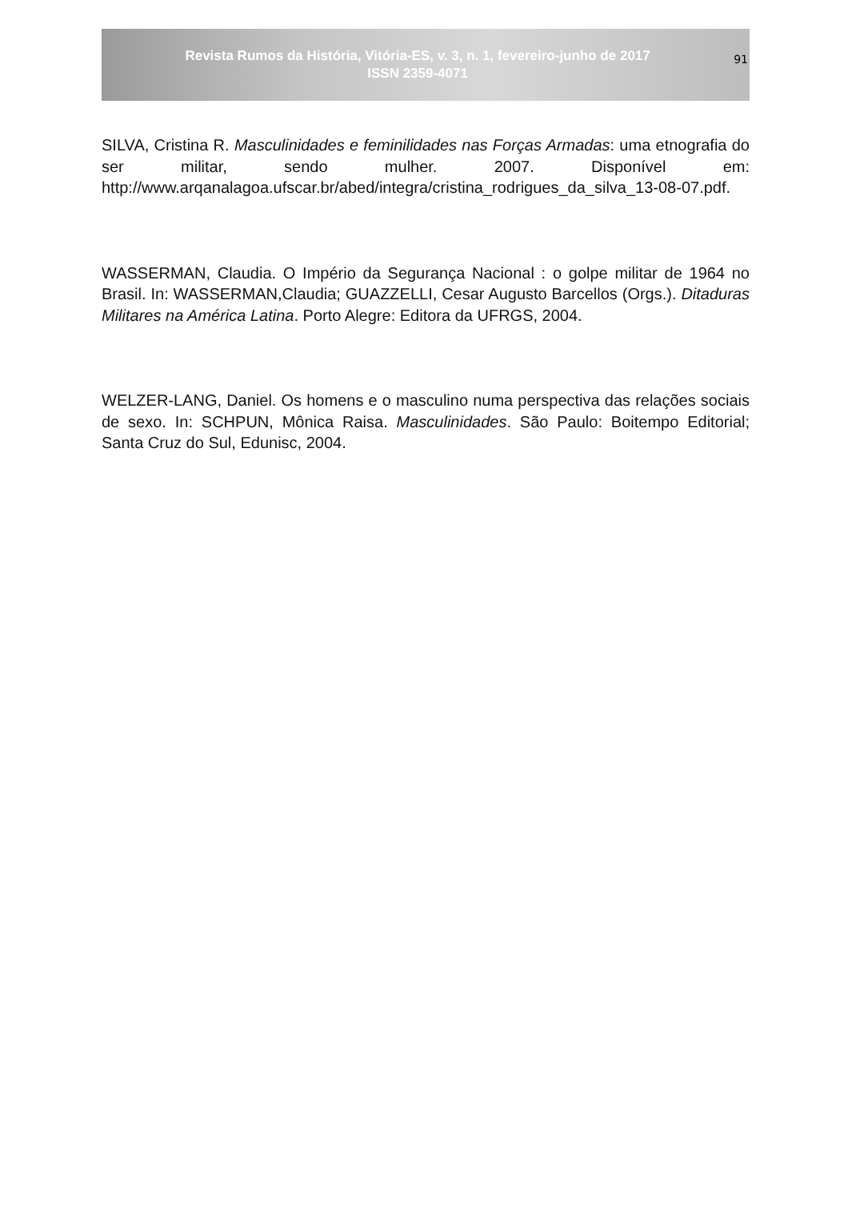Revista Rumos da História, Vitória-ES, v. 3, n. 1, fevereiro-junho de 2017
ISSN 2359-4071
91
SILVA, Cristina R. Masculinidades e feminilidades nas Forças Armadas: uma etnografia do ser militar, sendo mulher. 2007. Disponível em: http://www.arqanalagoa.ufscar.br/abed/integra/cristina_rodrigues_da_silva_13-08-07.pdf.
WASSERMAN, Claudia. O Império da Segurança Nacional : o golpe militar de 1964 no Brasil. In: WASSERMAN,Claudia; GUAZZELLI, Cesar Augusto Barcellos (Orgs.). Ditaduras Militares na América Latina. Porto Alegre: Editora da UFRGS, 2004.
WELZER-LANG, Daniel. Os homens e o masculino numa perspectiva das relações sociais de sexo. In: SCHPUN, Mônica Raisa. Masculinidades. São Paulo: Boitempo Editorial; Santa Cruz do Sul, Edunisc, 2004.